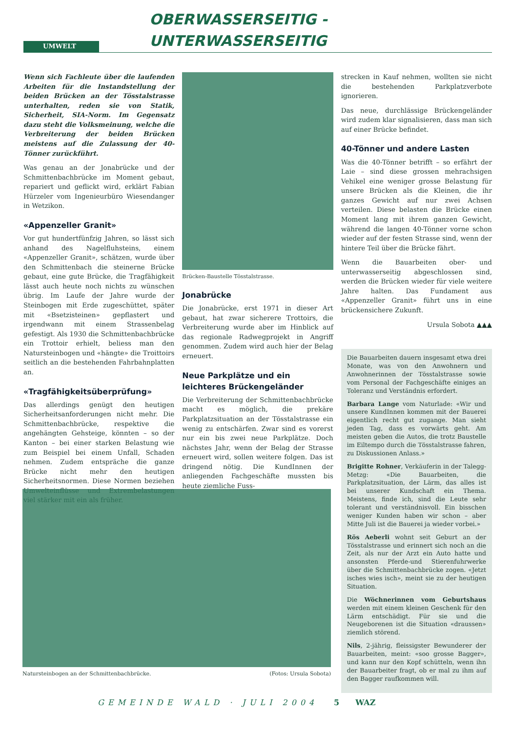UMWELT
OBERWASSERSEITIG - UNTERWASSERSEITIG
Wenn sich Fachleute über die laufenden Arbeiten für die Instandstellung der beiden Brücken an der Tösstalstrasse unterhalten, reden sie von Statik, Sicherheit, SIA-Norm. Im Gegensatz dazu steht die Volksmeinung, welche die Verbreiterung der beiden Brücken meistens auf die Zulassung der 40-Tönner zurückführt.
Was genau an der Jonabrücke und der Schmittenbachbrücke im Moment gebaut, repariert und geflickt wird, erklärt Fabian Hürzeler vom Ingenieurbüro Wiesendanger in Wetzikon.
«Appenzeller Granit»
Vor gut hundertfünfzig Jahren, so lässt sich anhand des Nagelfluhsteins, einem «Appenzeller Granit», schätzen, wurde über den Schmittenbach die steinerne Brücke gebaut, eine gute Brücke, die Tragfähigkeit lässt auch heute noch nichts zu wünschen übrig. Im Laufe der Jahre wurde der Steinbogen mit Erde zugeschüttet, später mit «Bsetzisteinen» gepflastert und irgendwann mit einem Strassenbelag gefestigt. Als 1930 die Schmittenbachbrücke ein Trottoir erhielt, beliess man den Natursteinbogen und «hängte» die Troittoirs seitlich an die bestehenden Fahrbahnplatten an.
«Tragfähigkeitsüberprüfung»
Das allerdings genügt den heutigen Sicherheitsanforderungen nicht mehr. Die Schmittenbachbrücke, respektive die angehängten Gehsteige, könnten – so der Kanton – bei einer starken Belastung wie zum Beispiel bei einem Unfall, Schaden nehmen. Zudem entspräche die ganze Brücke nicht mehr den heutigen Sicherheitsnormen. Diese Normen beziehen Umwelteinflüsse und Extrembelastungen viel stärker mit ein als früher.
Brücken-Baustelle Tösstalstrasse.
Jonabrücke
Die Jonabrücke, erst 1971 in dieser Art gebaut, hat zwar sicherere Trottoirs, die Verbreiterung wurde aber im Hinblick auf das regionale Radwegprojekt in Angriff genommen. Zudem wird auch hier der Belag erneuert.
Neue Parkplätze und ein leichteres Brückengeländer
Die Verbreiterung der Schmittenbachbrücke macht es möglich, die prekäre Parkplatzsituation an der Tösstalstrasse ein wenig zu entschärfen. Zwar sind es vorerst nur ein bis zwei neue Parkplätze. Doch nächstes Jahr, wenn der Belag der Strasse erneuert wird, sollen weitere folgen. Das ist dringend nötig. Die KundInnen der anliegenden Fachgeschäfte mussten bis heute ziemliche Fuss-
strecken in Kauf nehmen, wollten sie nicht die bestehenden Parkplatzverbote ignorieren.
Das neue, durchlässige Brückengeländer wird zudem klar signalisieren, dass man sich auf einer Brücke befindet.
40-Tönner und andere Lasten
Was die 40-Tönner betrifft – so erfährt der Laie – sind diese grossen mehrachsigen Vehikel eine weniger grosse Belastung für unsere Brücken als die Kleinen, die ihr ganzes Gewicht auf nur zwei Achsen verteilen. Diese belasten die Brücke einen Moment lang mit ihrem ganzen Gewicht, während die langen 40-Tönner vorne schon wieder auf der festen Strasse sind, wenn der hintere Teil über die Brücke fährt.
Wenn die Bauarbeiten ober- und unterwasserseitig abgeschlossen sind, werden die Brücken wieder für viele weitere Jahre halten. Das Fundament aus «Appenzeller Granit» führt uns in eine brückensichere Zukunft.
Ursula Sobota ▲▲▲
Die Bauarbeiten dauern insgesamt etwa drei Monate, was von den Anwohnern und Anwohnerinnen der Tösstalstrasse sowie vom Personal der Fachgeschäfte einiges an Toleranz und Verständnis erfordert.
Barbara Lange vom Naturlade: «Wir und unsere KundInnen kommen mit der Bauerei eigentlich recht gut zugange. Man sieht jeden Tag, dass es vorwärts geht. Am meisten geben die Autos, die trotz Baustelle im Eiltempo durch die Tösstalstrasse fahren, zu Diskussionen Anlass.»
Brigitte Rohner, Verkäuferin in der Talegg-Metzg: «Die Bauarbeiten, die Parkplatzsituation, der Lärm, das alles ist bei unserer Kundschaft ein Thema. Meistens, finde ich, sind die Leute sehr tolerant und verständnisvoll. Ein bisschen weniger Kunden haben wir schon – aber Mitte Juli ist die Bauerei ja wieder vorbei.»
Rös Aeberli wohnt seit Geburt an der Tösstalstrasse und erinnert sich noch an die Zeit, als nur der Arzt ein Auto hatte und ansonsten Pferde-und Stierenfuhrwerke über die Schmittenbachbrücke zogen. «Jetzt isches wies isch», meint sie zu der heutigen Situation.
Die Wöchnerinnen vom Geburtshaus werden mit einem kleinen Geschenk für den Lärm entschädigt. Für sie und die Neugeborenen ist die Situation «draussen» ziemlich störend.
Nils, 2-jährig, fleissigster Bewunderer der Bauarbeiten, meint: «soo grosse Bagger», und kann nur den Kopf schütteln, wenn ihn der Bauarbeiter fragt, ob er mal zu ihm auf den Bagger raufkommen will.
Natursteinbogen an der Schmittenbachbrücke. (Fotos: Ursula Sobota)
GEMEINDE WALD · JULI 2004 5 WAZ